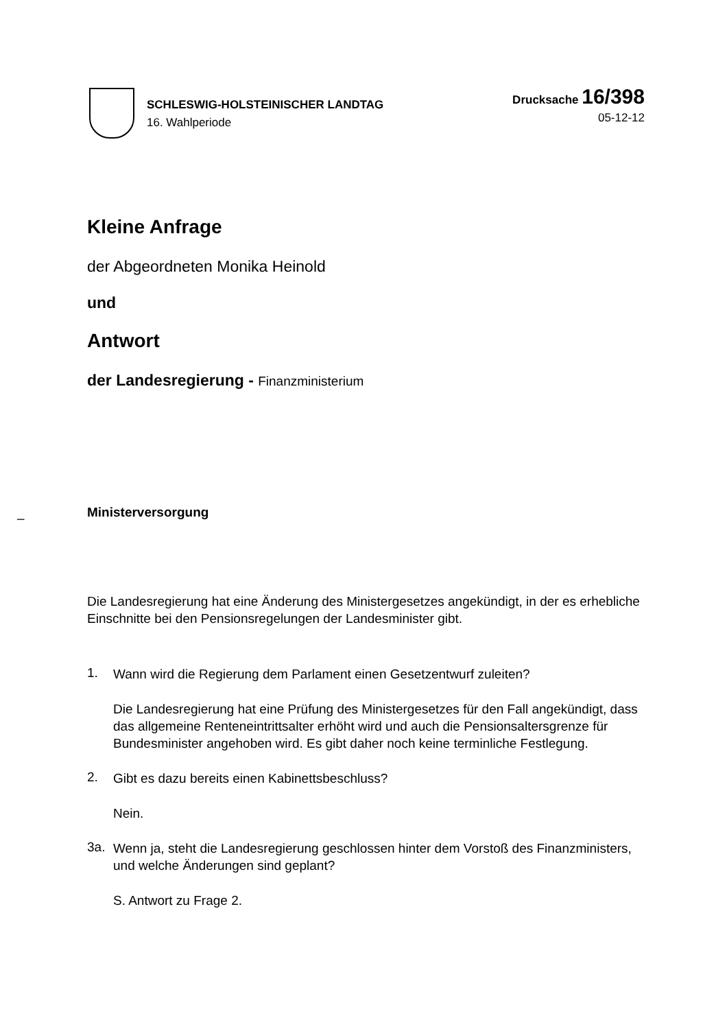SCHLESWIG-HOLSTEINISCHER LANDTAG
16. Wahlperiode
Drucksache 16/398
05-12-12
Kleine Anfrage
der Abgeordneten Monika Heinold
und
Antwort
der Landesregierung - Finanzministerium
Ministerversorgung
Die Landesregierung hat eine Änderung des Ministergesetzes angekündigt, in der es erhebliche Einschnitte bei den Pensionsregelungen der Landesminister gibt.
1.
Wann wird die Regierung dem Parlament einen Gesetzentwurf zuleiten?
Die Landesregierung hat eine Prüfung des Ministergesetzes für den Fall angekündigt, dass das allgemeine Renteneintrittsalter erhöht wird und auch die Pensionsaltersgrenze für Bundesminister angehoben wird. Es gibt daher noch keine terminliche Festlegung.
2.
Gibt es dazu bereits einen Kabinettsbeschluss?
Nein.
3a.
Wenn ja, steht die Landesregierung geschlossen hinter dem Vorstoß des Finanzministers, und welche Änderungen sind geplant?
S. Antwort zu Frage 2.
–